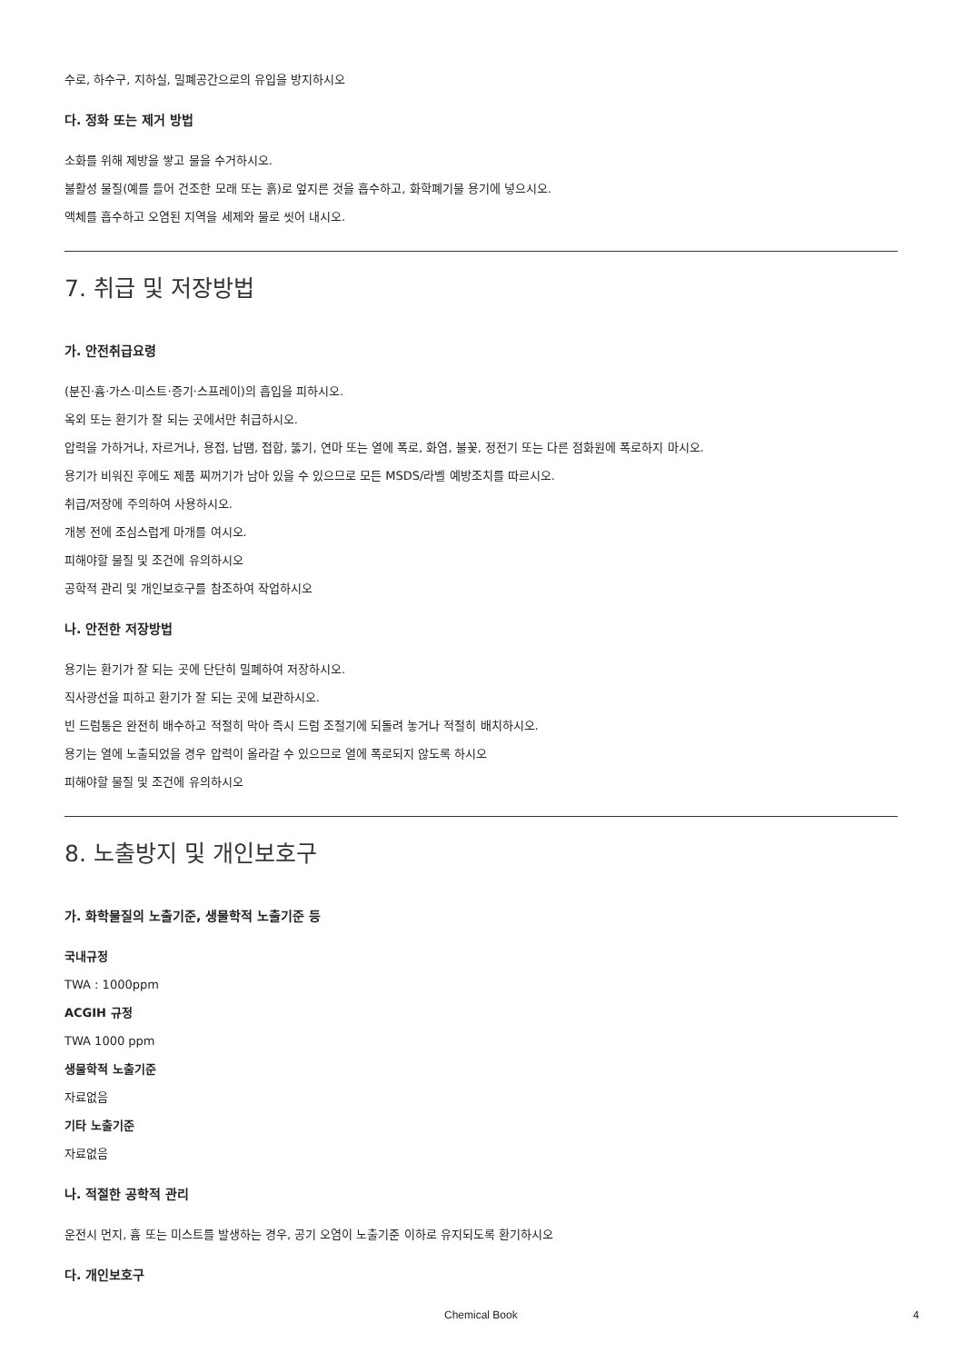수로, 하수구, 지하실, 밀폐공간으로의 유입을 방지하시오
다. 정화 또는 제거 방법
소화를 위해 제방을 쌓고 물을 수거하시오.
불활성 물질(예를 들어 건조한 모래 또는 흙)로 엎지른 것을 흡수하고, 화학폐기물 용기에 넣으시오.
액체를 흡수하고 오염된 지역을 세제와 물로 씻어 내시오.
7. 취급 및 저장방법
가. 안전취급요령
(분진·흄·가스·미스트·증기·스프레이)의 흡입을 피하시오.
옥외 또는 환기가 잘 되는 곳에서만 취급하시오.
압력을 가하거나, 자르거나, 용접, 납땜, 접합, 뚫기, 연마 또는 열에 폭로, 화염, 불꽃, 정전기 또는 다른 점화원에 폭로하지 마시오.
용기가 비워진 후에도 제품 찌꺼기가 남아 있을 수 있으므로 모든 MSDS/라벨 예방조치를 따르시오.
취급/저장에 주의하여 사용하시오.
개봉 전에 조심스럽게 마개를 여시오.
피해야할 물질 및 조건에 유의하시오
공학적 관리 및 개인보호구를 참조하여 작업하시오
나. 안전한 저장방법
용기는 환기가 잘 되는 곳에 단단히 밀폐하여 저장하시오.
직사광선을 피하고 환기가 잘 되는 곳에 보관하시오.
빈 드럼통은 완전히 배수하고 적절히 막아 즉시 드럼 조절기에 되돌려 놓거나 적절히 배치하시오.
용기는 열에 노출되었을 경우 압력이 올라갈 수 있으므로 열에 폭로되지 않도록 하시오
피해야할 물질 및 조건에 유의하시오
8. 노출방지 및 개인보호구
가. 화학물질의 노출기준, 생물학적 노출기준 등
국내규정
TWA : 1000ppm
ACGIH 규정
TWA 1000 ppm
생물학적 노출기준
자료없음
기타 노출기준
자료없음
나. 적절한 공학적 관리
운전시 먼지, 흄 또는 미스트를 발생하는 경우, 공기 오염이 노출기준 이하로 유지되도록 환기하시오
다. 개인보호구
Chemical Book 4